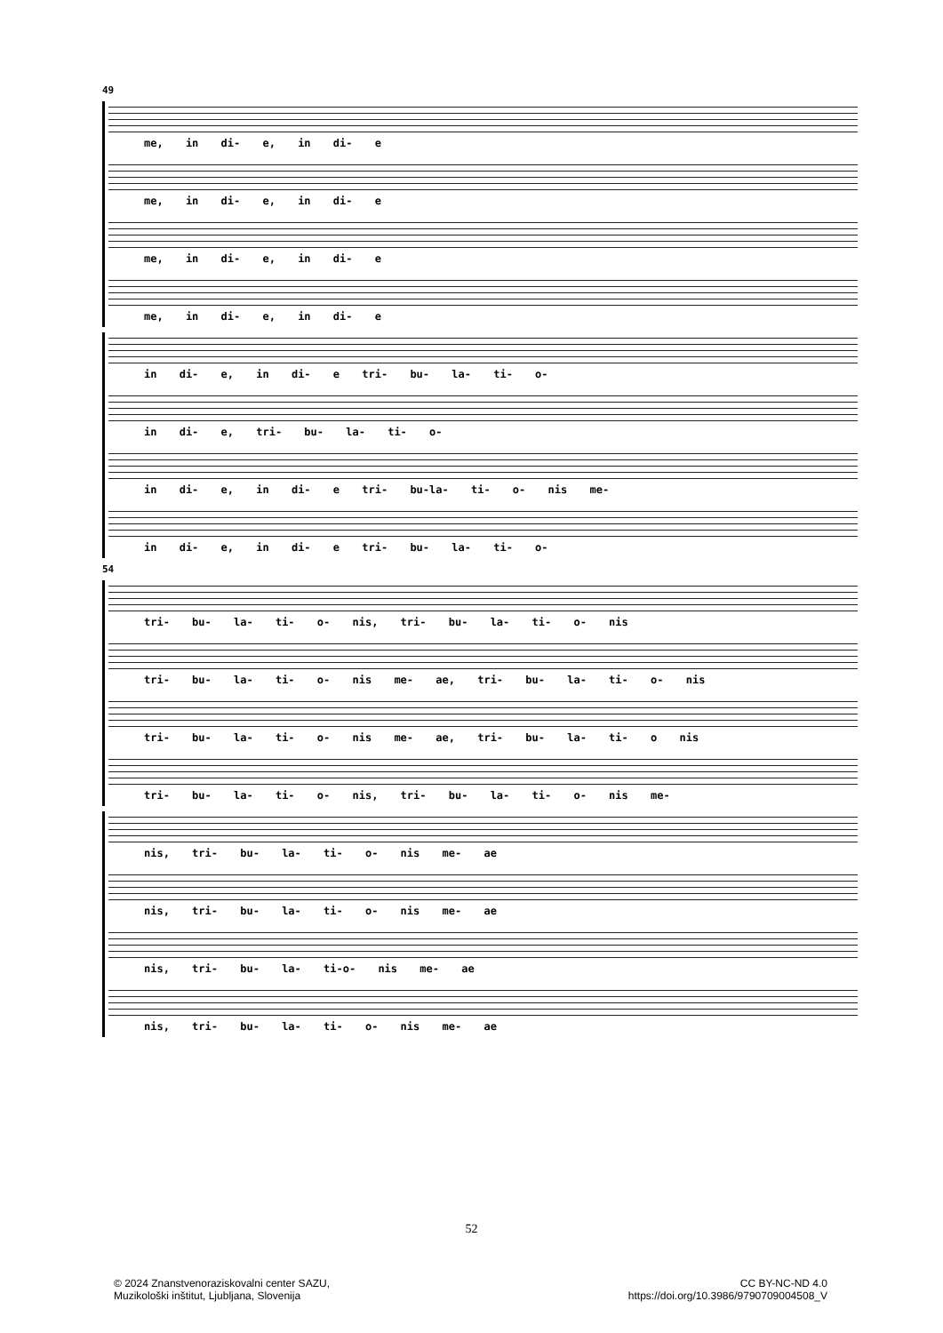49
me, in di- e, in di- e
me, in di- e, in di- e
me, in di- e, in di- e
me, in di- e, in di- e
in di- e, in di- e tri- bu- la- ti- o-
in di- e, tri- bu- la- ti- o-
in di- e, in di- e tri- bu-la- ti- o- nis me-
in di- e, in di- e tri- bu- la- ti- o-
54
tri- bu- la- ti- o- nis, tri- bu- la- ti- o- nis
tri- bu- la- ti- o- nis me- ae, tri- bu- la- ti- o- nis
tri- bu- la- ti- o- nis me- ae, tri- bu- la- ti- o nis
tri- bu- la- ti- o- nis, tri- bu- la- ti- o- nis me-
nis, tri- bu- la- ti- o- nis me- ae
nis, tri- bu- la- ti- o- nis me- ae
nis, tri- bu- la- ti-o- nis me- ae
nis, tri- bu- la- ti- o- nis me- ae
52
© 2024 Znanstvenoraziskovalni center SAZU,
Muzikološki inštitut, Ljubljana, Slovenija
CC BY-NC-ND 4.0
https://doi.org/10.3986/9790709004508_V